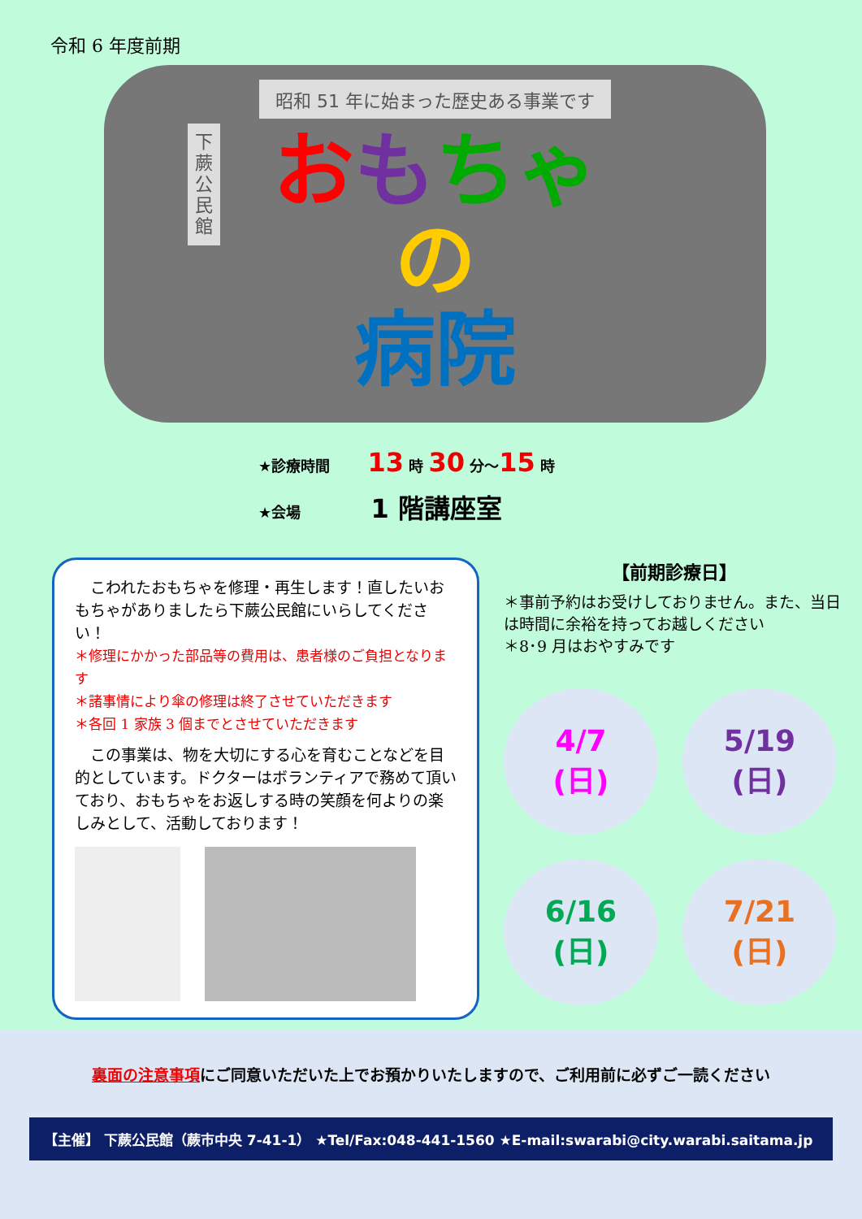令和 6 年度前期
昭和 51 年に始まった歴史ある事業です
下
蕨
公
民
館
おもちゃ
の
病院
★診療時間 13 時 30 分～15 時
★会場 1 階講座室
　こわれたおもちゃを修理・再生します！直したいおもちゃがありましたら下蕨公民館にいらしてください！
＊修理にかかった部品等の費用は、患者様のご負担となります
＊諸事情により傘の修理は終了させていただきます
＊各回 1 家族 3 個までとさせていただきます
　この事業は、物を大切にする心を育むことなどを目的としています。ドクターはボランティアで務めて頂いており、おもちゃをお返しする時の笑顔を何よりの楽しみとして、活動しております！
【前期診療日】
＊事前予約はお受けしておりません。また、当日は時間に余裕を持ってお越しください
＊8･9 月はおやすみです
4/7
(日)
5/19
(日)
6/16
(日)
7/21
(日)
裏面の注意事項にご同意いただいた上でお預かりいたしますので、ご利用前に必ずご一読ください
【主催】 下蕨公民館（蕨市中央 7-41-1） ★Tel/Fax:048-441-1560 ★E-mail:swarabi@city.warabi.saitama.jp